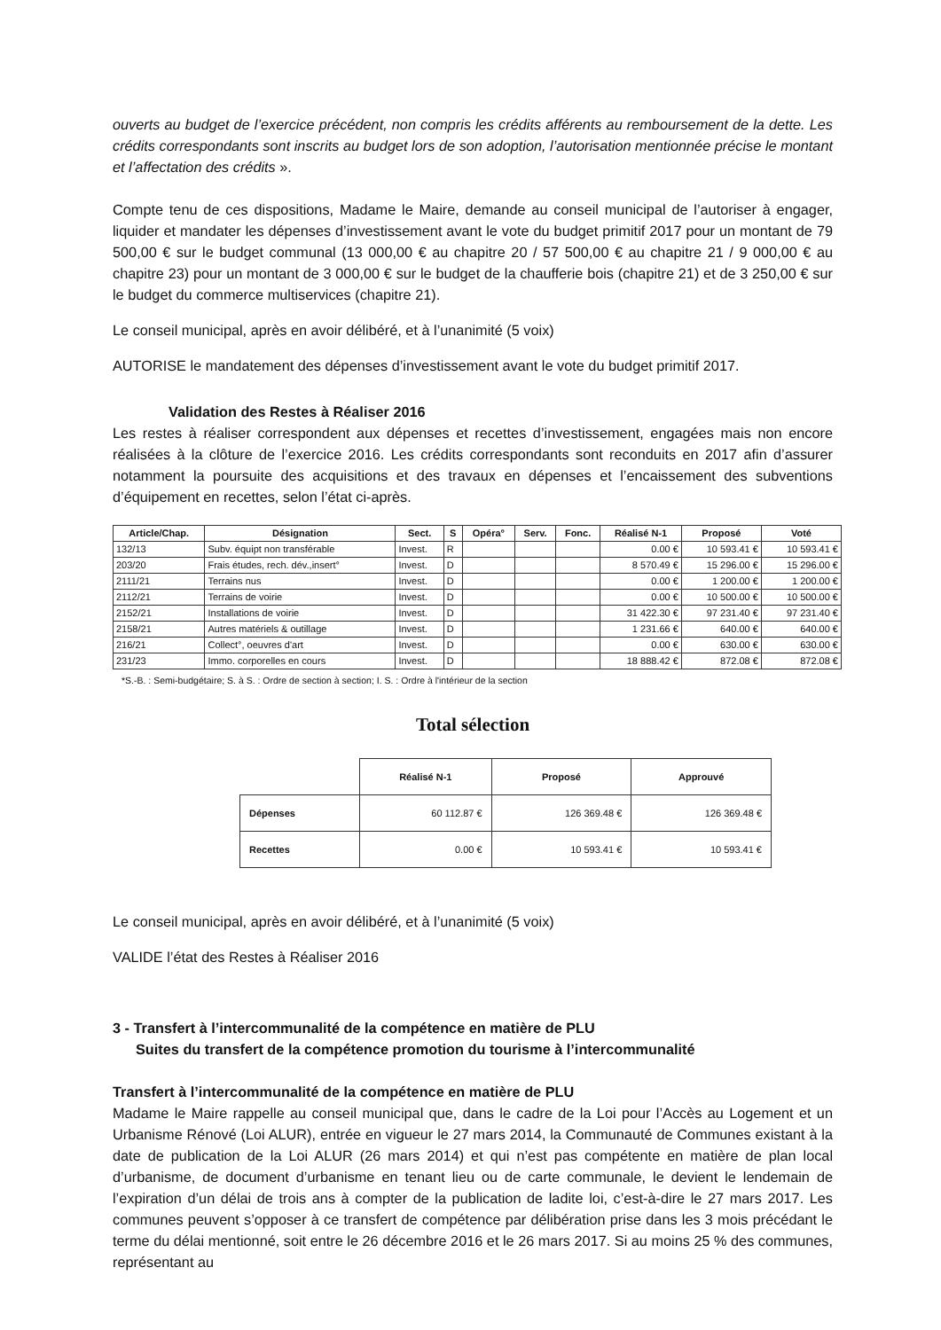ouverts au budget de l’exercice précédent, non compris les crédits afférents au remboursement de la dette. Les crédits correspondants sont inscrits au budget lors de son adoption, l’autorisation mentionnée précise le montant et l’affectation des crédits ».
Compte tenu de ces dispositions, Madame le Maire, demande au conseil municipal de l’autoriser à engager, liquider et mandater les dépenses d’investissement avant le vote du budget primitif 2017 pour un montant de 79 500,00 € sur le budget communal (13 000,00 € au chapitre 20 / 57 500,00 € au chapitre 21 / 9 000,00 € au chapitre 23) pour un montant de 3 000,00 € sur le budget de la chaufferie bois (chapitre 21) et de 3 250,00 € sur le budget du commerce multiservices (chapitre 21).
Le conseil municipal, après en avoir délibéré, et à l’unanimité (5 voix)
AUTORISE le mandatement des dépenses d’investissement avant le vote du budget primitif 2017.
Validation des Restes à Réaliser 2016
Les restes à réaliser correspondent aux dépenses et recettes d’investissement, engagées mais non encore réalisées à la clôture de l’exercice 2016. Les crédits correspondants sont reconduits en 2017 afin d’assurer notamment la poursuite des acquisitions et des travaux en dépenses et l’encaissement des subventions d’équipement en recettes, selon l’état ci-après.
| Article/Chap. | Désignation | Sect. | S | Opéra° | Serv. | Fonc. | Réalisé N-1 | Proposé | Voté |
| --- | --- | --- | --- | --- | --- | --- | --- | --- | --- |
| 132/13 | Subv. équipt non transférable | Invest. | R | | | | 0.00 € | 10 593.41 € | 10 593.41 € |
| 203/20 | Frais études, rech. dév.,insert° | Invest. | D | | | | 8 570.49 € | 15 296.00 € | 15 296.00 € |
| 2111/21 | Terrains nus | Invest. | D | | | | 0.00 € | 1 200.00 € | 1 200.00 € |
| 2112/21 | Terrains de voirie | Invest. | D | | | | 0.00 € | 10 500.00 € | 10 500.00 € |
| 2152/21 | Installations de voirie | Invest. | D | | | | 31 422.30 € | 97 231.40 € | 97 231.40 € |
| 2158/21 | Autres matériels & outillage | Invest. | D | | | | 1 231.66 € | 640.00 € | 640.00 € |
| 216/21 | Collect°, oeuvres d'art | Invest. | D | | | | 0.00 € | 630.00 € | 630.00 € |
| 231/23 | Immo. corporelles en cours | Invest. | D | | | | 18 888.42 € | 872.08 € | 872.08 € |
*S.-B. : Semi-budgétaire; S. à S. : Ordre de section à section; I. S. : Ordre à l'intérieur de la section
Total sélection
| | Réalisé N-1 | Proposé | Approuvé |
| --- | --- | --- | --- |
| Dépenses | 60 112.87 € | 126 369.48 € | 126 369.48 € |
| Recettes | 0.00 € | 10 593.41 € | 10 593.41 € |
Le conseil municipal, après en avoir délibéré, et à l’unanimité (5 voix)
VALIDE l’état des Restes à Réaliser 2016
3 - Transfert à l’intercommunalité de la compétence en matière de PLU
Suites du transfert de la compétence promotion du tourisme à l’intercommunalité
Transfert à l’intercommunalité de la compétence en matière de PLU
Madame le Maire rappelle au conseil municipal que, dans le cadre de la Loi pour l’Accès au Logement et un Urbanisme Rénové (Loi ALUR), entrée en vigueur le 27 mars 2014, la Communauté de Communes existant à la date de publication de la Loi ALUR (26 mars 2014) et qui n’est pas compétente en matière de plan local d’urbanisme, de document d’urbanisme en tenant lieu ou de carte communale, le devient le lendemain de l’expiration d’un délai de trois ans à compter de la publication de ladite loi, c’est-à-dire le 27 mars 2017. Les communes peuvent s’opposer à ce transfert de compétence par délibération prise dans les 3 mois précédant le terme du délai mentionné, soit entre le 26 décembre 2016 et le 26 mars 2017. Si au moins 25 % des communes, représentant au